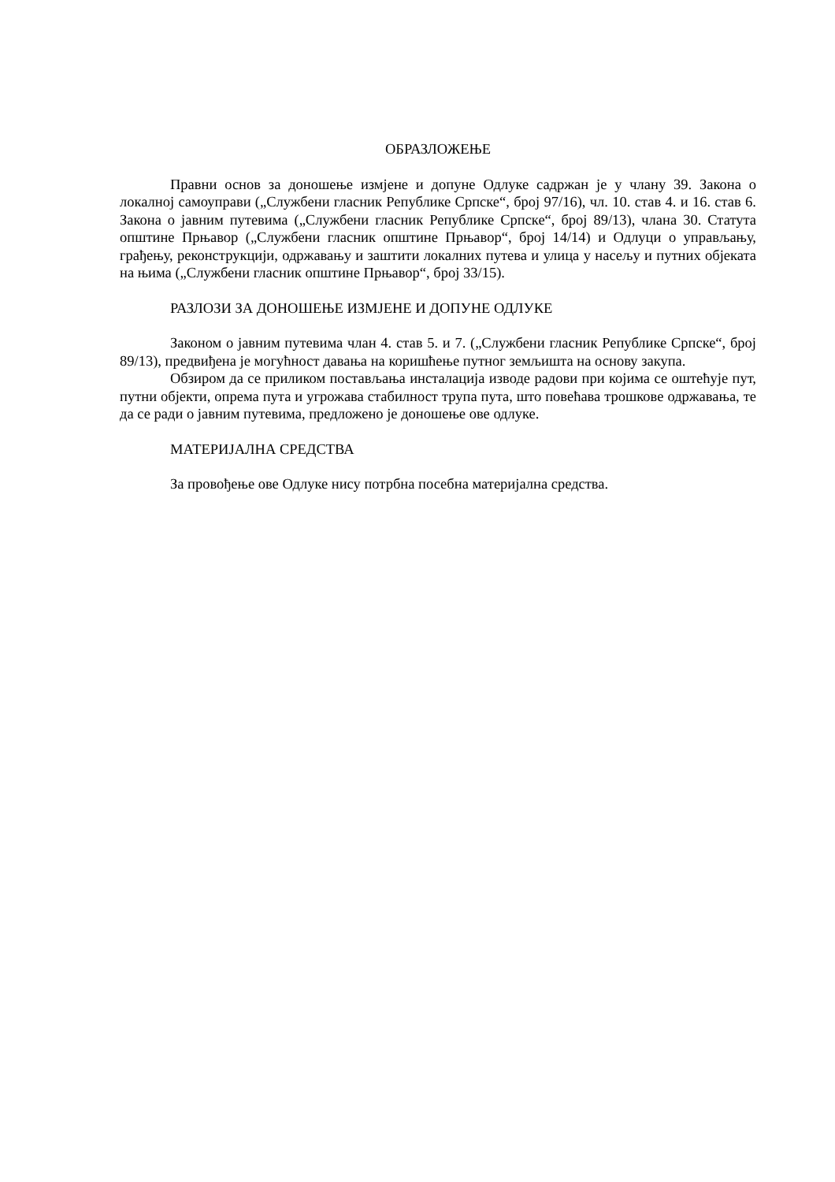ОБРАЗЛОЖЕЊЕ
Правни основ за доношење измјене и допуне Одлуке садржан је у члану 39. Закона о локалној самоуправи („Службени гласник Републике Српске“, број 97/16), чл. 10. став 4. и 16. став 6. Закона о јавним путевима („Службени гласник Републике Српске“, број 89/13), члана 30. Статута општине Прњавор („Службени гласник општине Прњавор“, број 14/14) и Одлуци о управљању, грађењу, реконструкцији, одржавању и заштити локалних путева и улица у насељу и путних објеката на њима („Службени гласник општине Прњавор“, број 33/15).
РАЗЛОЗИ ЗА ДОНОШЕЊЕ ИЗМЈЕНЕ И ДОПУНЕ ОДЛУКЕ
Законом о јавним путевима члан 4. став 5. и 7. („Службени гласник Републике Српске“, број 89/13), предвиђена је могућност давања на коришћење путног земљишта на основу закупа.
Обзиром да се приликом постављања инсталација изводе радови при којима се оштећује пут, путни објекти, опрема пута и угрожава стабилност трупа пута, што повећава трошкове одржавања, те да се ради о јавним путевима, предложено је доношење ове одлуке.
МАТЕРИЈАЛНА СРЕДСТВА
За провођење ове Одлуке нису потрбна посебна материјална средства.